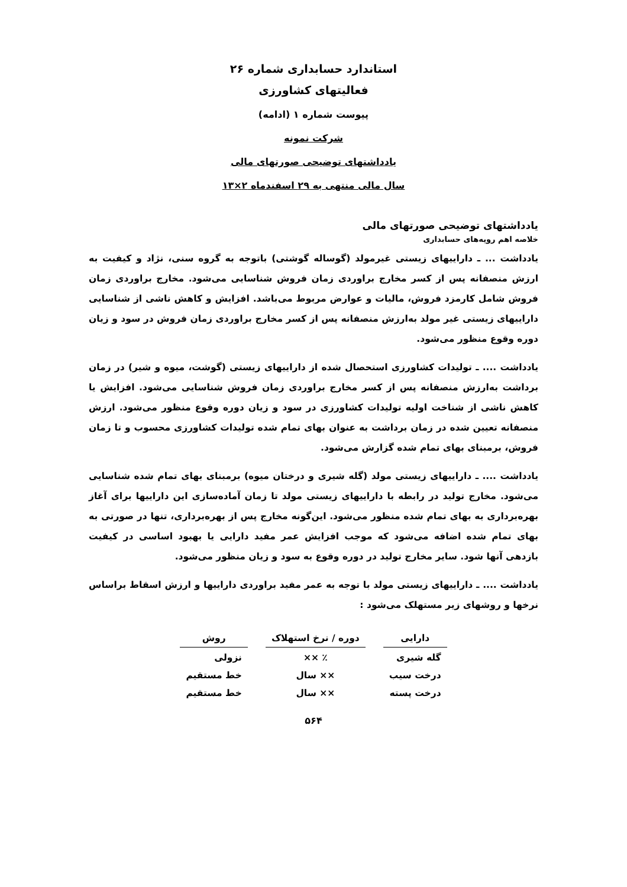استاندارد حسابداری شماره ۲۶
فعالیتهای کشاورزی
پیوست شماره ۱ (ادامه)
شرکت نمونه
یادداشتهای توضیحی صورتهای مالی
سال مالی منتهی به ۲۹ اسفندماه ۲×۱۳
یادداشتهای توضیحی صورتهای مالی
خلاصه اهم رویه‌های حسابداری
یادداشت ... ـ داراییهای زیستی غیرمولد (گوساله گوشتی) باتوجه به گروه سنی، نژاد و کیفیت به ارزش منصفانه پس از کسر مخارج براوردی زمان فروش شناسایی می‌شود. مخارج براوردی زمان فروش شامل کارمزد فروش، مالیات و عوارض مربوط می‌باشد. افزایش و کاهش ناشی از شناسایی داراییهای زیستی غیر مولد به‌ارزش منصفانه پس از کسر مخارج براوردی زمان فروش در سود و زیان دوره وقوع منظور می‌شود.
یادداشت .... ـ تولیدات کشاورزی استحصال شده از داراییهای زیستی (گوشت، میوه و شیر) در زمان برداشت به‌ارزش منصفانه پس از کسر مخارج براوردی زمان فروش شناسایی می‌شود. افزایش یا کاهش ناشی از شناخت اولیه تولیدات کشاورزی در سود و زیان دوره وقوع منظور می‌شود. ارزش منصفانه تعیین شده در زمان برداشت به عنوان بهای تمام شده تولیدات کشاورزی محسوب و تا زمان فروش، برمبنای بهای تمام شده گزارش می‌شود.
یادداشت .... ـ داراییهای زیستی مولد (گله شیری و درختان میوه) برمبنای بهای تمام شده شناسایی می‌شود. مخارج تولید در رابطه با داراییهای زیستی مولد تا زمان آماده‌سازی این داراییها برای آغاز بهره‌برداری به بهای تمام شده منظور می‌شود. این‌گونه مخارج پس از بهره‌برداری، تنها در صورتی به بهای تمام شده اضافه می‌شود که موجب افزایش عمر مفید دارایی یا بهبود اساسی در کیفیت بازدهی آنها شود. سایر مخارج تولید در دوره وقوع به سود و زیان منظور می‌شود.
یادداشت .... ـ داراییهای زیستی مولد با توجه به عمر مفید براوردی داراییها و ارزش اسقاط براساس نرخها و روشهای زیر مستهلک می‌شود :
| دارایی | دوره / نرخ استهلاک | روش |
| --- | --- | --- |
| گله شیری | ٪ ×× | نزولی |
| درخت سیب | ×× سال | خط مستقیم |
| درخت پسته | ×× سال | خط مستقیم |
۵۶۴